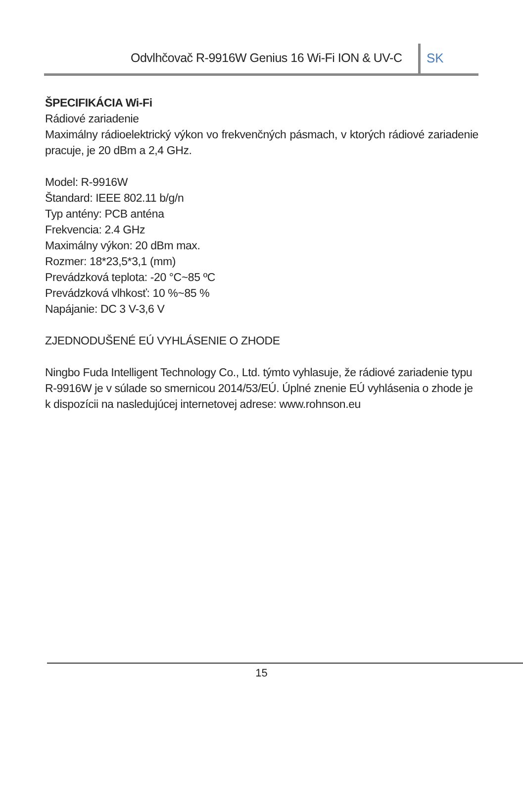Odvlhčovač R-9916W Genius 16 Wi-Fi ION & UV-C
SK
ŠPECIFIKÁCIA Wi-Fi
Rádiové zariadenie
Maximálny rádioelektrický výkon vo frekvenčných pásmach, v ktorých rádiové zariadenie pracuje, je 20 dBm a 2,4 GHz.
Model: R-9916W
Štandard: IEEE 802.11 b/g/n
Typ antény: PCB anténa
Frekvencia: 2.4 GHz
Maximálny výkon: 20 dBm max.
Rozmer: 18*23,5*3,1 (mm)
Prevádzková teplota: -20 °C~85 ºC
Prevádzková vlhkosť: 10 %~85 %
Napájanie: DC 3 V-3,6 V
ZJEDNODUŠENÉ EÚ VYHLÁSENIE O ZHODE
Ningbo Fuda Intelligent Technology Co., Ltd. týmto vyhlasuje, že rádiové zariadenie typu R-9916W je v súlade so smernicou 2014/53/EÚ. Úplné znenie EÚ vyhlásenia o zhode je k dispozícii na nasledujúcej internetovej adrese: www.rohnson.eu
15